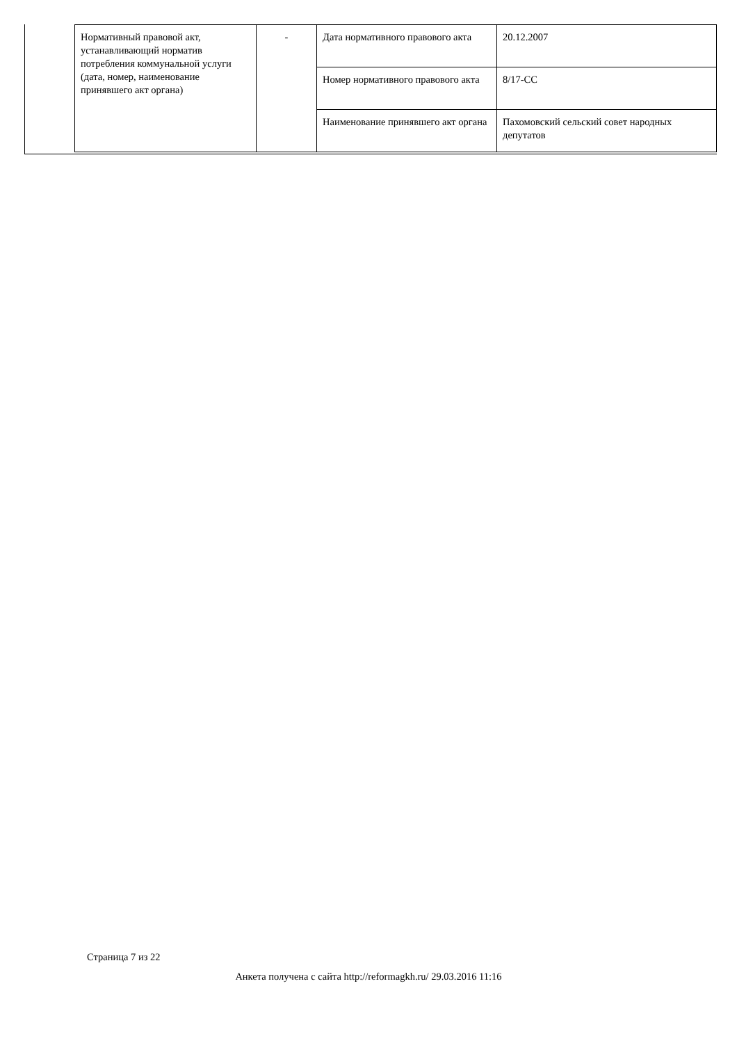| Нормативный правовой акт, устанавливающий норматив потребления коммунальной услуги (дата, номер, наименование принявшего акт органа) | - | Дата нормативного правового акта | 20.12.2007 |
| | | Номер нормативного правового акта | 8/17-СС |
| | | Наименование принявшего акт органа | Пахомовский сельский совет народных депутатов |
Страница 7 из 22
Анкета получена с сайта http://reformagkh.ru/ 29.03.2016 11:16